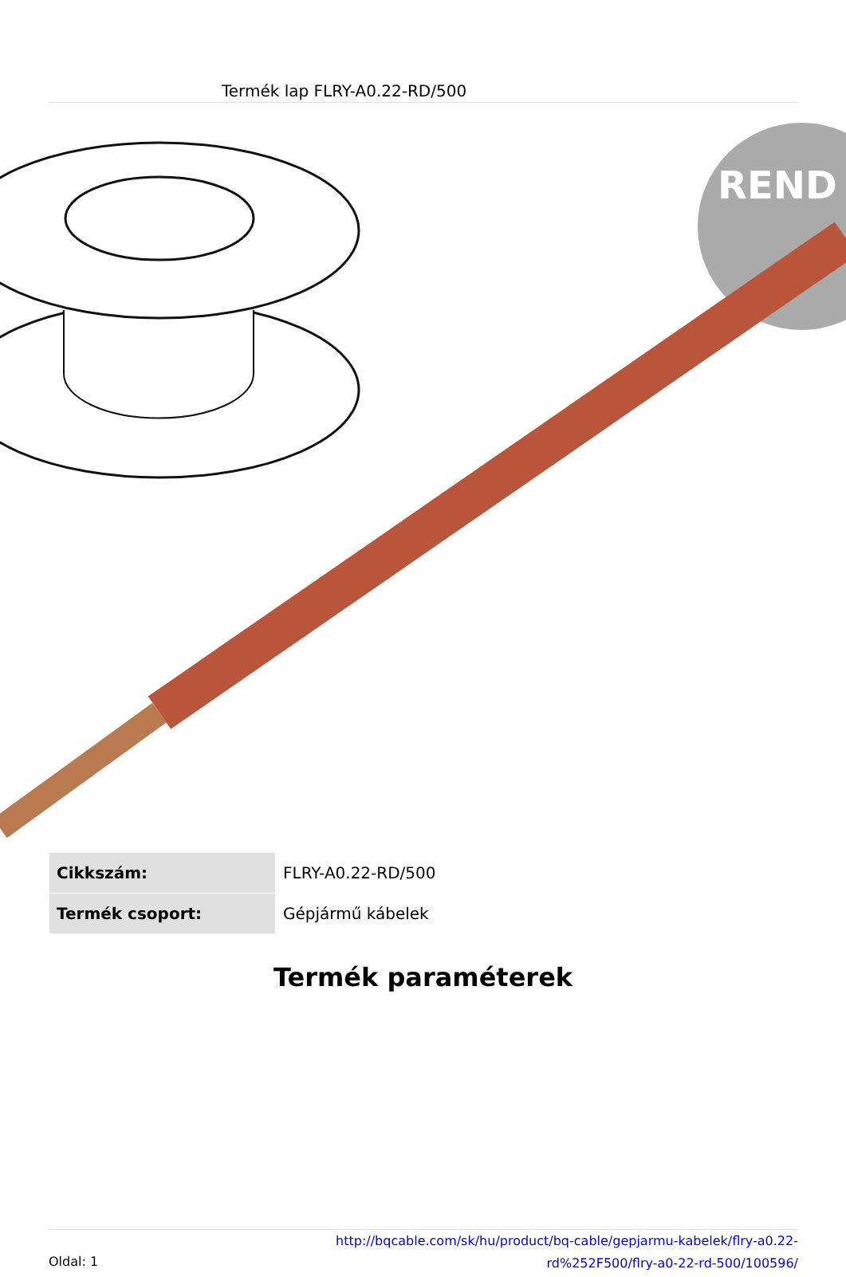Termék lap FLRY-A0.22-RD/500
REND
| Cikkszám: | FLRY-A0.22-RD/500 |
| Termék csoport: | Gépjármű kábelek |
Termék paraméterek
Oldal: 1
http://bqcable.com/sk/hu/product/bq-cable/gepjarmu-kabelek/flry-a0.22-rd%252F500/flry-a0-22-rd-500/100596/